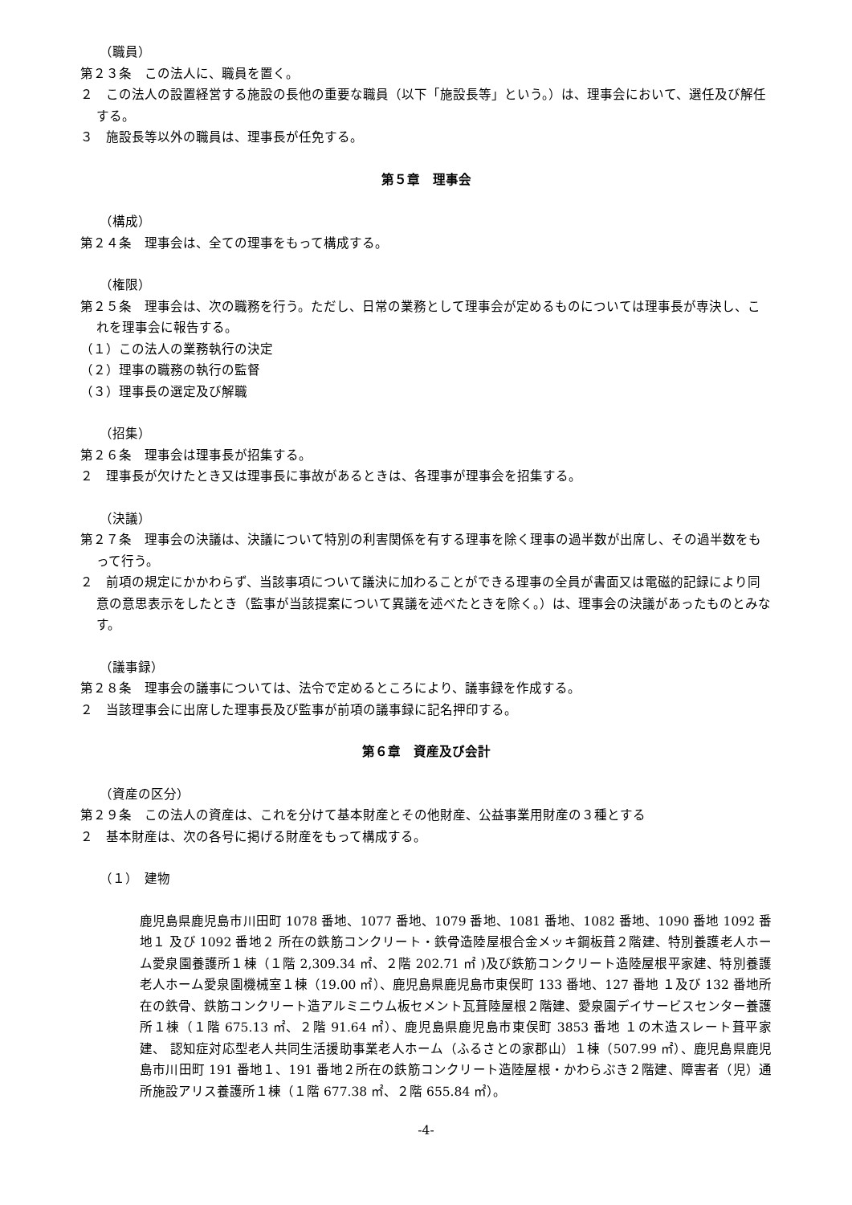（職員）
第２３条　この法人に、職員を置く。
２　この法人の設置経営する施設の長他の重要な職員（以下「施設長等」という。）は、理事会において、選任及び解任する。
３　施設長等以外の職員は、理事長が任免する。
第５章　理事会
（構成）
第２４条　理事会は、全ての理事をもって構成する。
（権限）
第２５条　理事会は、次の職務を行う。ただし、日常の業務として理事会が定めるものについては理事長が専決し、これを理事会に報告する。
（１）この法人の業務執行の決定
（２）理事の職務の執行の監督
（３）理事長の選定及び解職
（招集）
第２６条　理事会は理事長が招集する。
２　理事長が欠けたとき又は理事長に事故があるときは、各理事が理事会を招集する。
（決議）
第２７条　理事会の決議は、決議について特別の利害関係を有する理事を除く理事の過半数が出席し、その過半数をもって行う。
２　前項の規定にかかわらず、当該事項について議決に加わることができる理事の全員が書面又は電磁的記録により同意の意思表示をしたとき（監事が当該提案について異議を述べたときを除く。）は、理事会の決議があったものとみなす。
（議事録）
第２８条　理事会の議事については、法令で定めるところにより、議事録を作成する。
２　当該理事会に出席した理事長及び監事が前項の議事録に記名押印する。
第６章　資産及び会計
（資産の区分）
第２９条　この法人の資産は、これを分けて基本財産とその他財産、公益事業用財産の３種とする
２　基本財産は、次の各号に掲げる財産をもって構成する。
（１）　建物
鹿児島県鹿児島市川田町 1078 番地、1077 番地、1079 番地、1081 番地、1082 番地、1090 番地 1092 番地１ 及び 1092 番地２ 所在の鉄筋コンクリート・鉄骨造陸屋根合金メッキ鋼板葺２階建、特別養護老人ホーム愛泉園養護所１棟（１階 2,309.34 ㎡、２階 202.71 ㎡ )及び鉄筋コンクリート造陸屋根平家建、特別養護老人ホーム愛泉園機械室１棟（19.00 ㎡）、鹿児島県鹿児島市東俣町 133 番地、127 番地 １及び 132 番地所在の鉄骨、鉄筋コンクリート造アルミニウム板セメント瓦葺陸屋根２階建、愛泉園デイサービスセンター養護所１棟（１階 675.13 ㎡、２階 91.64 ㎡）、鹿児島県鹿児島市東俣町 3853 番地 １の木造スレート葺平家建、 認知症対応型老人共同生活援助事業老人ホーム（ふるさとの家郡山）１棟（507.99 ㎡）、鹿児島県鹿児島市川田町 191 番地１、191 番地２所在の鉄筋コンクリート造陸屋根・かわらぶき２階建、障害者（児）通所施設アリス養護所１棟（１階 677.38 ㎡、２階 655.84 ㎡）。
-4-